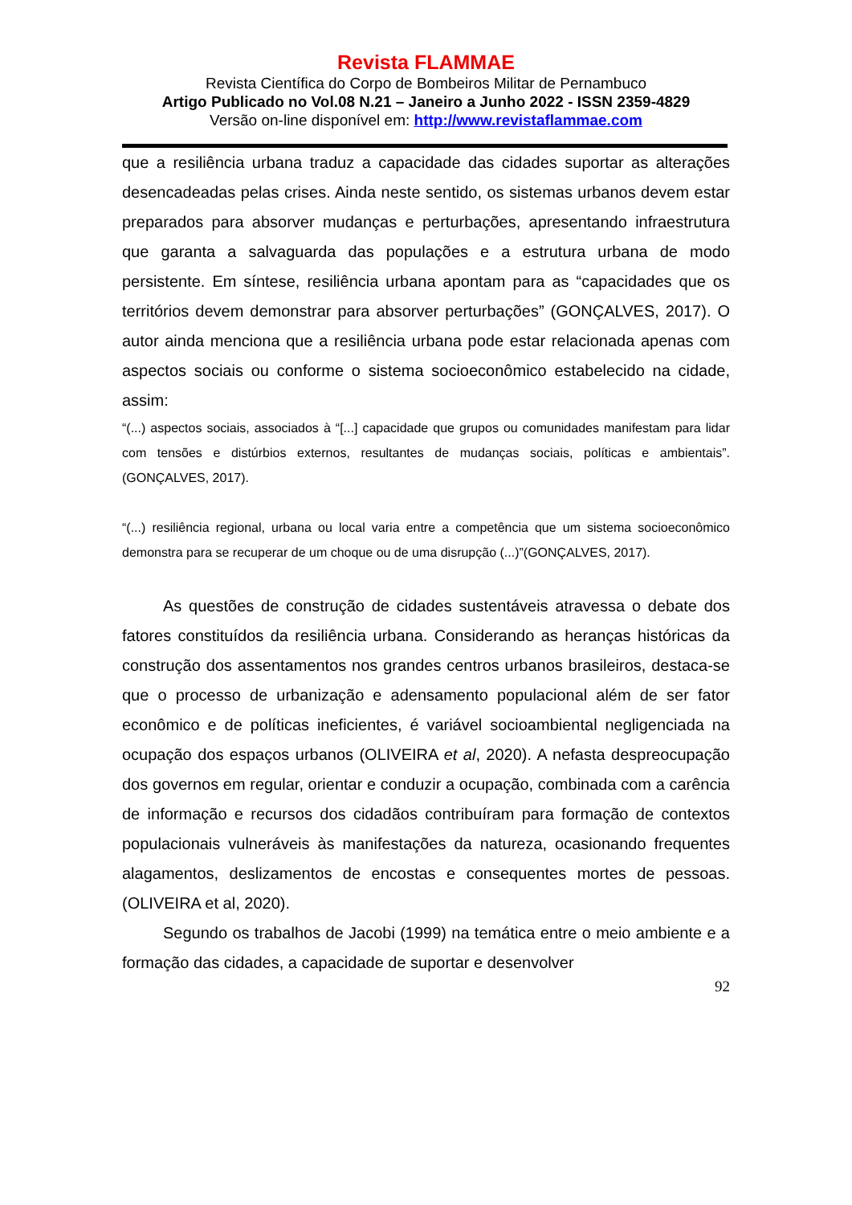Revista FLAMMAE
Revista Científica do Corpo de Bombeiros Militar de Pernambuco
Artigo Publicado no Vol.08 N.21 – Janeiro a Junho 2022 - ISSN 2359-4829
Versão on-line disponível em: http://www.revistaflammae.com
que a resiliência urbana traduz a capacidade das cidades suportar as alterações desencadeadas pelas crises. Ainda neste sentido, os sistemas urbanos devem estar preparados para absorver mudanças e perturbações, apresentando infraestrutura que garanta a salvaguarda das populações e a estrutura urbana de modo persistente. Em síntese, resiliência urbana apontam para as “capacidades que os territórios devem demonstrar para absorver perturbações” (GONÇALVES, 2017). O autor ainda menciona que a resiliência urbana pode estar relacionada apenas com aspectos sociais ou conforme o sistema socioeconômico estabelecido na cidade, assim:
“(...) aspectos sociais, associados à “[...] capacidade que grupos ou comunidades manifestam para lidar com tensões e distúrbios externos, resultantes de mudanças sociais, políticas e ambientais”. (GONÇALVES, 2017).
“(...) resiliência regional, urbana ou local varia entre a competência que um sistema socioeconômico demonstra para se recuperar de um choque ou de uma disrupção (...)”(GONÇALVES, 2017).
As questões de construção de cidades sustentáveis atravessa o debate dos fatores constituídos da resiliência urbana. Considerando as heranças históricas da construção dos assentamentos nos grandes centros urbanos brasileiros, destaca-se que o processo de urbanização e adensamento populacional além de ser fator econômico e de políticas ineficientes, é variável socioambiental negligenciada na ocupação dos espaços urbanos (OLIVEIRA et al, 2020). A nefasta despreocupação dos governos em regular, orientar e conduzir a ocupação, combinada com a carência de informação e recursos dos cidadãos contribuíram para formação de contextos populacionais vulneráveis às manifestações da natureza, ocasionando frequentes alagamentos, deslizamentos de encostas e consequentes mortes de pessoas. (OLIVEIRA et al, 2020).
Segundo os trabalhos de Jacobi (1999) na temática entre o meio ambiente e a formação das cidades, a capacidade de suportar e desenvolver
92